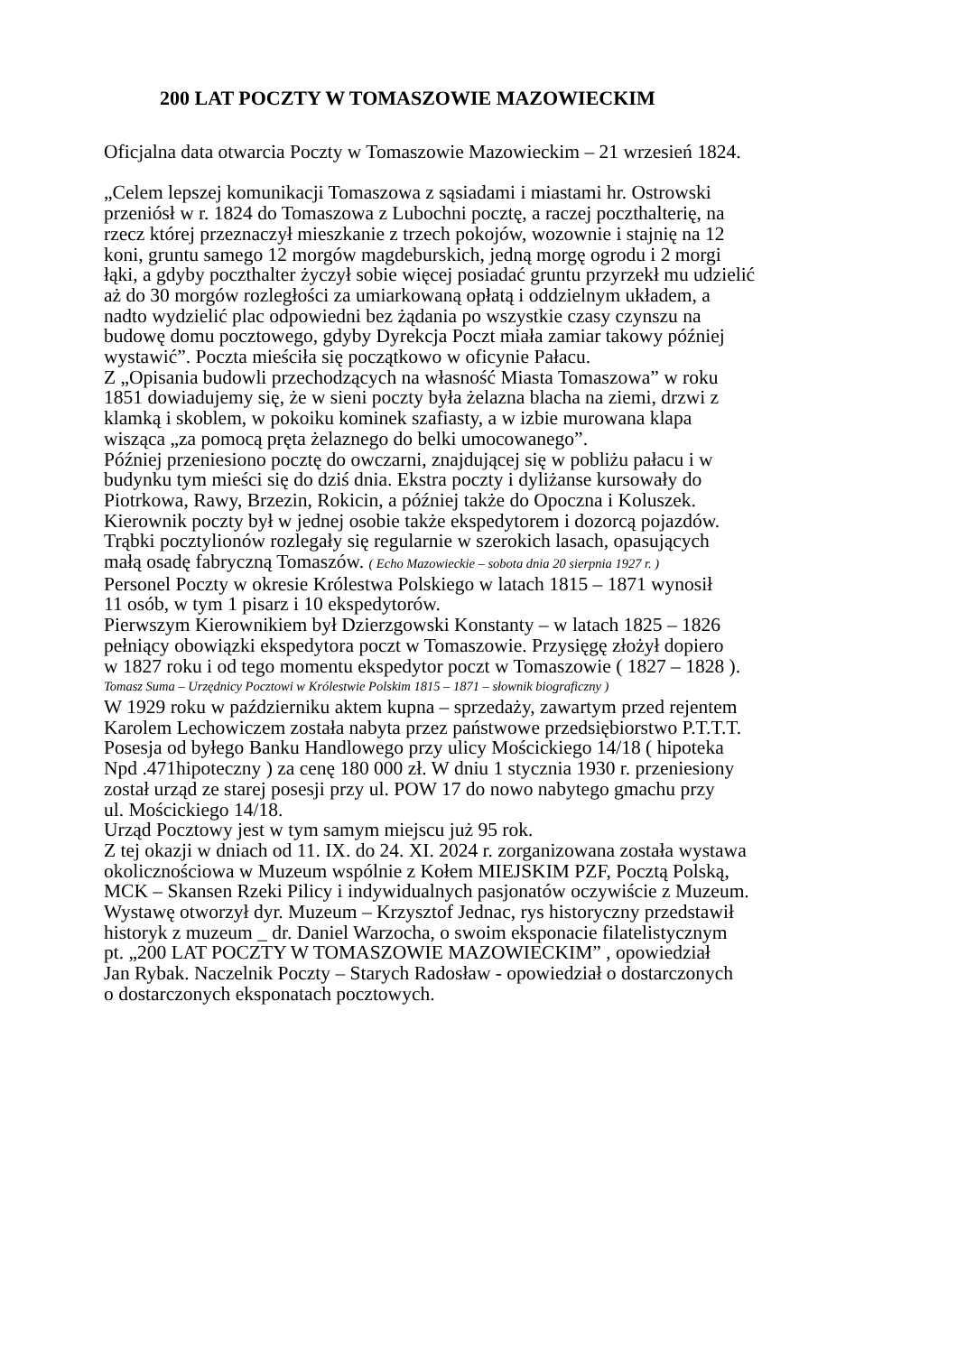200 LAT POCZTY W TOMASZOWIE MAZOWIECKIM
Oficjalna data otwarcia Poczty w Tomaszowie Mazowieckim – 21 wrzesień 1824.
„Celem lepszej komunikacji Tomaszowa z sąsiadami i miastami hr. Ostrowski
przeniósł w r. 1824 do Tomaszowa z Lubochni pocztę, a raczej poczthalterię, na
rzecz której przeznaczył mieszkanie z trzech pokojów, wozownie i stajnię na 12
koni, gruntu samego 12 morgów magdeburskich, jedną morgę ogrodu i 2 morgi
łąki, a gdyby poczthalter życzył sobie więcej posiadać gruntu przyrzekł mu udzielić
aż do 30 morgów rozległości za umiarkowaną opłatą i oddzielnym układem, a
nadto wydzielić plac odpowiedni bez żądania po wszystkie czasy czynszu na
budowę domu pocztowego, gdyby Dyrekcja Poczt miała zamiar takowy później
wystawić”. Poczta mieściła się początkowo w oficynie Pałacu.
Z „Opisania budowli przechodzących na własność Miasta Tomaszowa” w roku
1851 dowiadujemy się, że w sieni poczty była żelazna blacha na ziemi, drzwi z
klamką i skoblem, w pokoiku kominek szafiasty, a w izbie murowana klapa
wisząca „za pomocą pręta żelaznego do belki umocowanego”.
Później przeniesiono pocztę do owczarni, znajdującej się w pobliżu pałacu i w
budynku tym mieści się do dziś dnia. Ekstra poczty i dyliżanse kursowały do
Piotrkowa, Rawy, Brzezin, Rokicin, a później także do Opoczna i Koluszek.
Kierownik poczty był w jednej osobie także ekspedytorem i dozorcą pojazdów.
Trąbki pocztylionów rozlegały się regularnie w szerokich lasach, opasujących
małą osadę fabryczną Tomaszów. ( Echo Mazowieckie – sobota dnia 20 sierpnia 1927 r. )
Personel Poczty w okresie Królestwa Polskiego w latach 1815 – 1871 wynosił
11 osób, w tym 1 pisarz i 10 ekspedytorów.
Pierwszym Kierownikiem był Dzierzgowski Konstanty – w latach 1825 – 1826
pełniący obowiązki ekspedytora poczt w Tomaszowie. Przysięgę złożył dopiero
w 1827 roku i od tego momentu ekspedytor poczt w Tomaszowie ( 1827 – 1828 ).
Tomasz Suma – Urzędnicy Pocztowi w Królestwie Polskim 1815 – 1871 – słownik biograficzny )
W 1929 roku w październiku aktem kupna – sprzedaży, zawartym przed rejentem
Karolem Lechowiczem została nabyta przez państwowe przedsiębiorstwo P.T.T.T.
Posesja od byłego Banku Handlowego przy ulicy Mościckiego 14/18 ( hipoteka
Npd .471hipoteczny ) za cenę 180 000 zł. W dniu 1 stycznia 1930 r. przeniesiony
został urząd ze starej posesji przy ul. POW 17 do nowo nabytego gmachu przy
ul. Mościckiego 14/18.
Urząd Pocztowy jest w tym samym miejscu już 95 rok.
Z tej okazji w dniach od 11. IX. do 24. XI. 2024 r. zorganizowana została wystawa
okolicznościowa w Muzeum wspólnie z Kołem MIEJSKIM PZF, Pocztą Polską,
MCK – Skansen Rzeki Pilicy i indywidualnych pasjonatów oczywiście z Muzeum.
Wystawę otworzył dyr. Muzeum – Krzysztof Jednac, rys historyczny przedstawił
historyk z muzeum _ dr. Daniel Warzocha, o swoim eksponacie filatelistycznym
pt. „200 LAT POCZTY W TOMASZOWIE MAZOWIECKIM” , opowiedział
Jan Rybak. Naczelnik Poczty – Starych Radosław - opowiedział o dostarczonych
o dostarczonych eksponatach pocztowych.